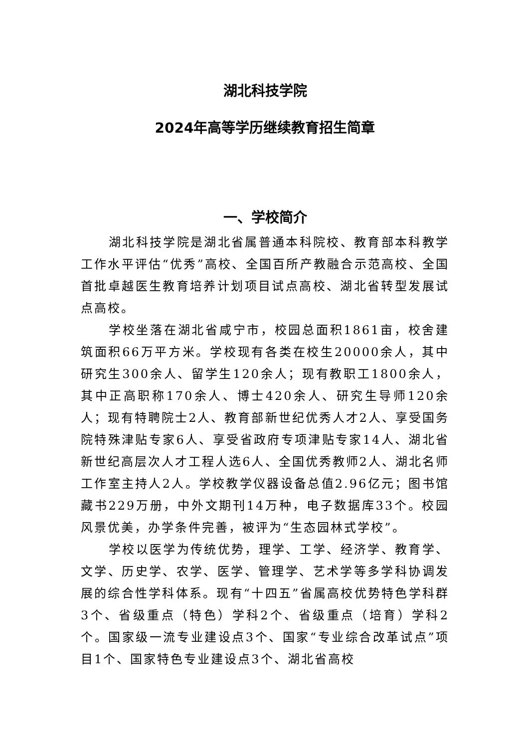湖北科技学院
2024年高等学历继续教育招生简章
一、学校简介
湖北科技学院是湖北省属普通本科院校、教育部本科教学工作水平评估“优秀”高校、全国百所产教融合示范高校、全国首批卓越医生教育培养计划项目试点高校、湖北省转型发展试点高校。
学校坐落在湖北省咸宁市，校园总面积1861亩，校舍建筑面积66万平方米。学校现有各类在校生20000余人，其中研究生300余人、留学生120余人；现有教职工1800余人，其中正高职称170余人、博士420余人、研究生导师120余人；现有特聘院士2人、教育部新世纪优秀人才2人、享受国务院特殊津贴专家6人、享受省政府专项津贴专家14人、湖北省新世纪高层次人才工程人选6人、全国优秀教师2人、湖北名师工作室主持人2人。学校教学仪器设备总值2.96亿元；图书馆藏书229万册，中外文期刊14万种，电子数据库33个。校园风景优美，办学条件完善，被评为“生态园林式学校”。
学校以医学为传统优势，理学、工学、经济学、教育学、文学、历史学、农学、医学、管理学、艺术学等多学科协调发展的综合性学科体系。现有“十四五”省属高校优势特色学科群3个、省级重点（特色）学科2个、省级重点（培育）学科2个。国家级一流专业建设点3个、国家“专业综合改革试点”项目1个、国家特色专业建设点3个、湖北省高校